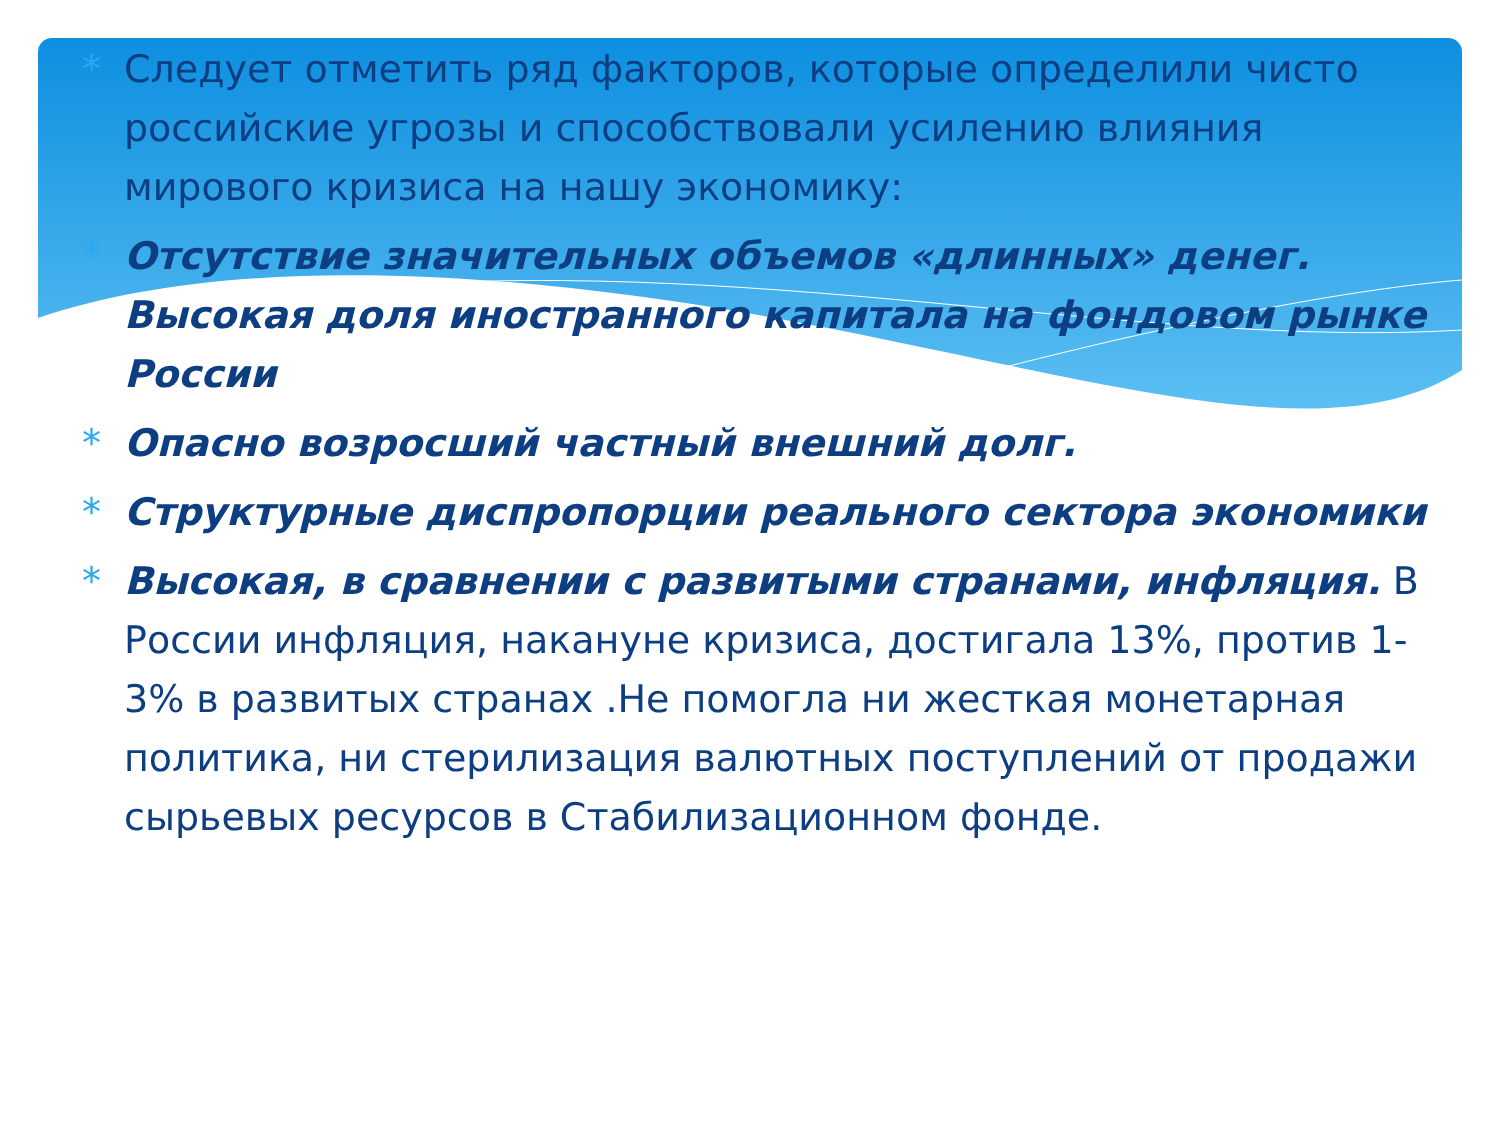* Следует отметить ряд факторов, которые определили чисто российские угрозы и способствовали усилению влияния мирового кризиса на нашу экономику:
* Отсутствие значительных объемов «длинных» денег. Высокая доля иностранного капитала на фондовом рынке России
* Опасно возросший частный внешний долг.
* Структурные диспропорции реального сектора экономики
* Высокая, в сравнении с развитыми странами, инфляция. В России инфляция, накануне кризиса, достигала 13%, против 1-3% в развитых странах .Не помогла ни жесткая монетарная политика, ни стерилизация валютных поступлений от продажи сырьевых ресурсов в Стабилизационном фонде.